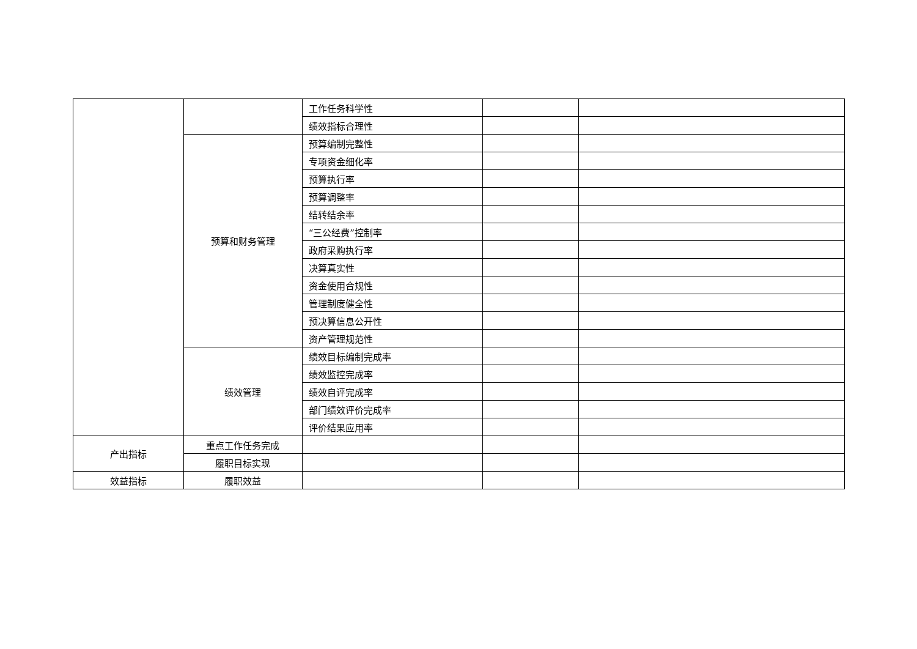| | | 工作任务科学性 | | |
| | | 绩效指标合理性 | | |
| | 预算和财务管理 | 预算编制完整性 | | |
| | | 专项资金细化率 | | |
| | | 预算执行率 | | |
| | | 预算调整率 | | |
| | | 结转结余率 | | |
| | | “三公经费”控制率 | | |
| | | 政府采购执行率 | | |
| | | 决算真实性 | | |
| | | 资金使用合规性 | | |
| | | 管理制度健全性 | | |
| | | 预决算信息公开性 | | |
| | | 资产管理规范性 | | |
| | 绩效管理 | 绩效目标编制完成率 | | |
| | | 绩效监控完成率 | | |
| | | 绩效自评完成率 | | |
| | | 部门绩效评价完成率 | | |
| | | 评价结果应用率 | | |
| 产出指标 | 重点工作任务完成 | | | |
| | 履职目标实现 | | | |
| 效益指标 | 履职效益 | | | |